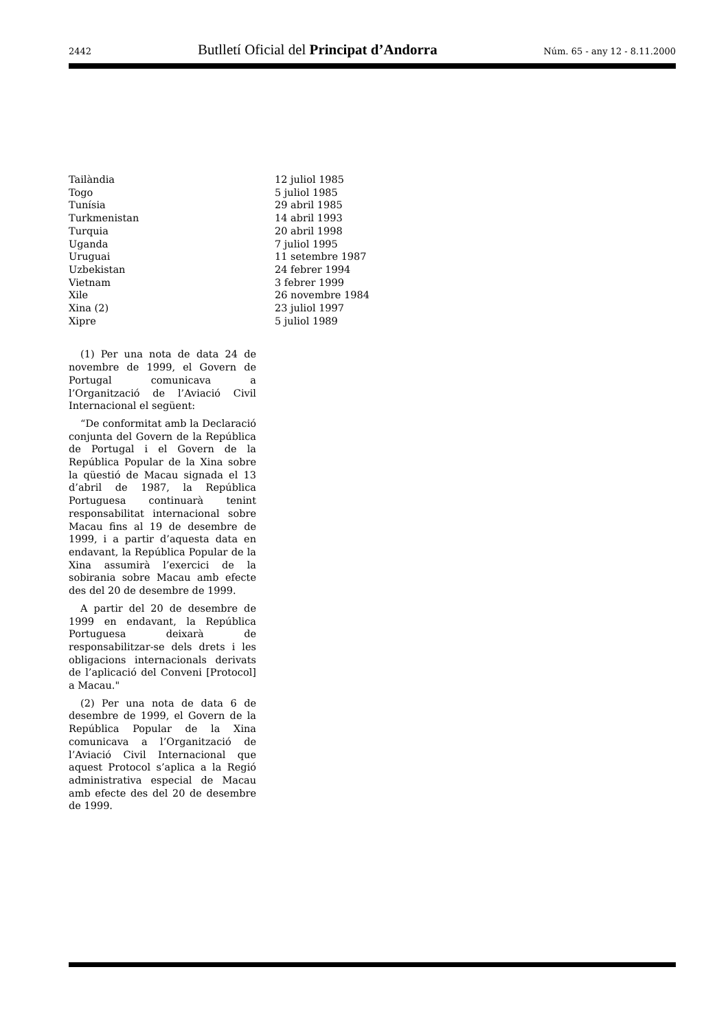2442 Butlletí Oficial del Principat d’Andorra Núm. 65 - any 12 - 8.11.2000
| Tailàndia | 12 juliol 1985 |
| Togo | 5 juliol 1985 |
| Tunísia | 29 abril 1985 |
| Turkmenistan | 14 abril 1993 |
| Turquia | 20 abril 1998 |
| Uganda | 7 juliol 1995 |
| Uruguai | 11 setembre 1987 |
| Uzbekistan | 24 febrer 1994 |
| Vietnam | 3 febrer 1999 |
| Xile | 26 novembre 1984 |
| Xina (2) | 23 juliol 1997 |
| Xipre | 5 juliol 1989 |
(1) Per una nota de data 24 de novembre de 1999, el Govern de Portugal comunicava a l’Organització de l’Aviació Civil Internacional el següent:
“De conformitat amb la Declaració conjunta del Govern de la República de Portugal i el Govern de la República Popular de la Xina sobre la qüestió de Macau signada el 13 d’abril de 1987, la República Portuguesa continuarà tenint responsabilitat internacional sobre Macau fins al 19 de desembre de 1999, i a partir d’aquesta data en endavant, la República Popular de la Xina assumirà l’exercici de la sobirania sobre Macau amb efecte des del 20 de desembre de 1999.
A partir del 20 de desembre de 1999 en endavant, la República Portuguesa deixarà de responsabilitzar-se dels drets i les obligacions internacionals derivats de l’aplicació del Conveni [Protocol] a Macau."
(2) Per una nota de data 6 de desembre de 1999, el Govern de la República Popular de la Xina comunicava a l’Organització de l’Aviació Civil Internacional que aquest Protocol s’aplica a la Regió administrativa especial de Macau amb efecte des del 20 de desembre de 1999.